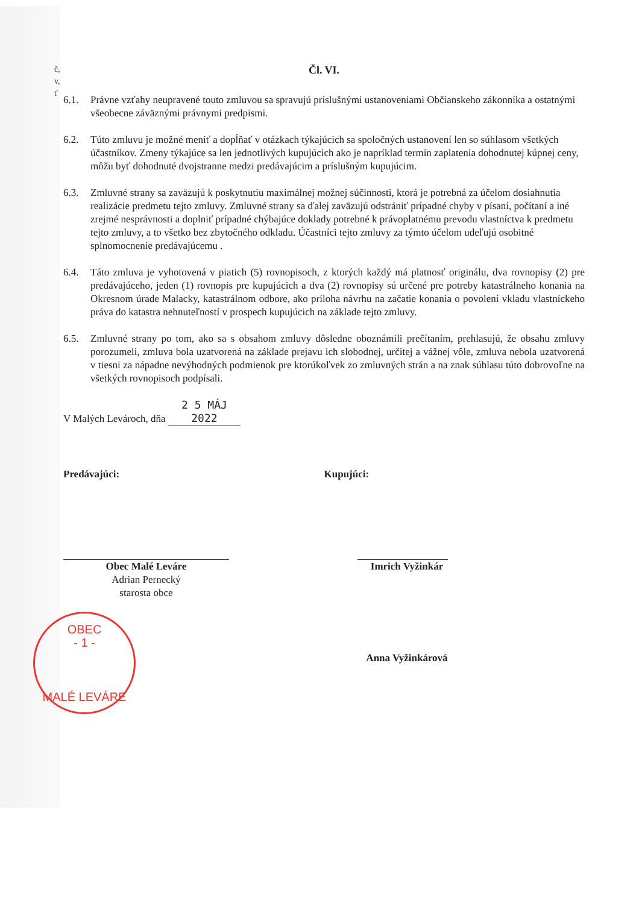č,
v,
ť
Čl. VI.
6.1. Právne vzťahy neupravené touto zmluvou sa spravujú príslušnými ustanoveniami Občianskeho zákonníka a ostatnými všeobecne záväznými právnymi predpismi.
6.2. Túto zmluvu je možné meniť a dopĺňať v otázkach týkajúcich sa spoločných ustanovení len so súhlasom všetkých účastníkov. Zmeny týkajúce sa len jednotlivých kupujúcich ako je napríklad termín zaplatenia dohodnutej kúpnej ceny, môžu byť dohodnuté dvojstranne medzi predávajúcim a príslušným kupujúcim.
6.3. Zmluvné strany sa zaväzujú k poskytnutiu maximálnej možnej súčinnosti, ktorá je potrebná za účelom dosiahnutia realizácie predmetu tejto zmluvy. Zmluvné strany sa ďalej zaväzujú odstrániť prípadné chyby v písaní, počítaní a iné zrejmé nesprávnosti a doplniť prípadné chýbajúce doklady potrebné k právoplatnému prevodu vlastníctva k predmetu tejto zmluvy, a to všetko bez zbytočného odkladu. Účastníci tejto zmluvy za týmto účelom udeľujú osobitné splnomocnenie predávajúcemu .
6.4. Táto zmluva je vyhotovená v piatich (5) rovnopisoch, z ktorých každý má platnosť originálu, dva rovnopisy (2) pre predávajúceho, jeden (1) rovnopis pre kupujúcich a dva (2) rovnopisy sú určené pre potreby katastrálneho konania na Okresnom úrade Malacky, katastrálnom odbore, ako príloha návrhu na začatie konania o povolení vkladu vlastníckeho práva do katastra nehnuteľností v prospech kupujúcich na základe tejto zmluvy.
6.5. Zmluvné strany po tom, ako sa s obsahom zmluvy dôsledne oboznámili prečítaním, prehlasujú, že obsahu zmluvy porozumeli, zmluva bola uzatvorená na základe prejavu ich slobodnej, určitej a vážnej vôle, zmluva nebola uzatvorená v tiesni za nápadne nevýhodných podmienok pre ktorúkoľvek zo zmluvných strán a na znak súhlasu túto dobrovoľne na všetkých rovnopisoch podpísali.
V Malých Levároch, dňa 2 5 MÁJ 2022
Predávajúci:
Obec Malé Leváre
Adrian Pernecký
starosta obce
OBEC
- 1 -
MALÉ LEVÁRE
Kupujúci:
Imrich Vyžinkár
Anna Vyžinkárová